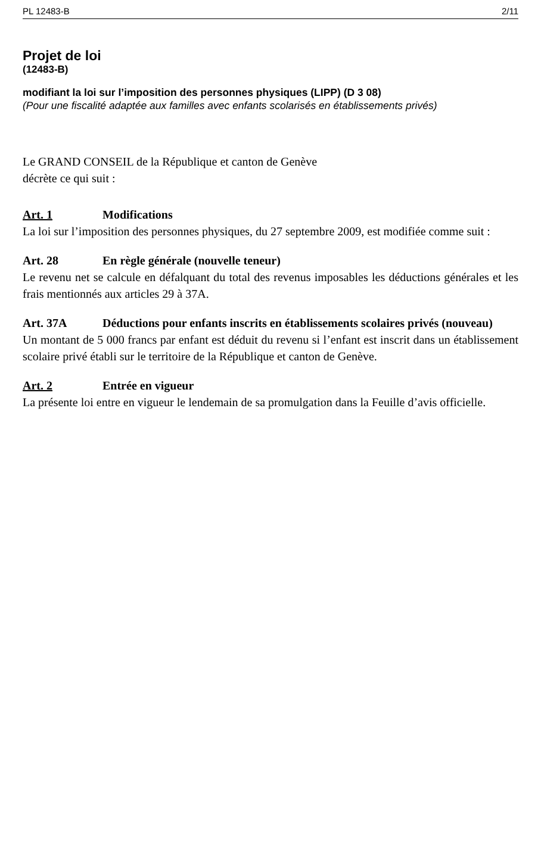PL 12483-B 2/11
Projet de loi
(12483-B)
modifiant la loi sur l’imposition des personnes physiques (LIPP) (D 3 08)
(Pour une fiscalité adaptée aux familles avec enfants scolarisés en établissements privés)
Le GRAND CONSEIL de la République et canton de Genève
décrète ce qui suit :
Art. 1 Modifications
La loi sur l’imposition des personnes physiques, du 27 septembre 2009, est modifiée comme suit :
Art. 28 En règle générale (nouvelle teneur)
Le revenu net se calcule en défalquant du total des revenus imposables les déductions générales et les frais mentionnés aux articles 29 à 37A.
Art. 37A Déductions pour enfants inscrits en établissements scolaires privés (nouveau)
Un montant de 5 000 francs par enfant est déduit du revenu si l’enfant est inscrit dans un établissement scolaire privé établi sur le territoire de la République et canton de Genève.
Art. 2 Entrée en vigueur
La présente loi entre en vigueur le lendemain de sa promulgation dans la Feuille d’avis officielle.